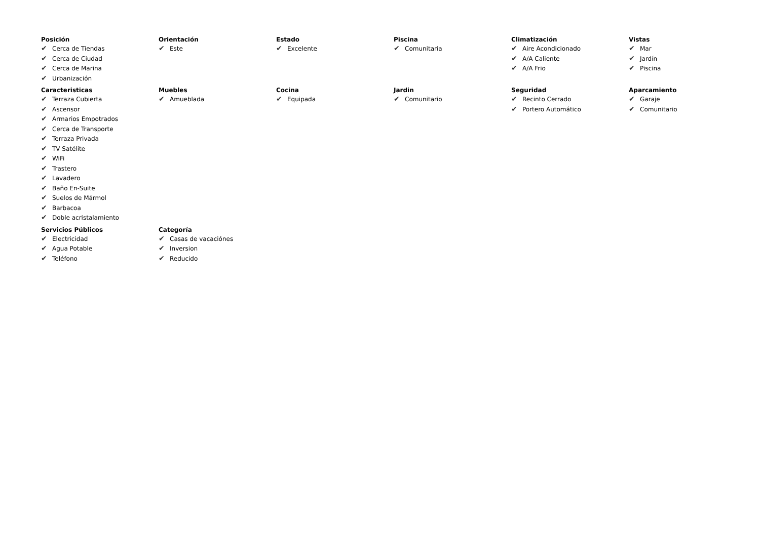Posición
✔ Cerca de Tiendas
✔ Cerca de Ciudad
✔ Cerca de Marina
✔ Urbanización
Orientación
✔ Este
Estado
✔ Excelente
Piscina
✔ Comunitaria
Climatización
✔ Aire Acondicionado
✔ A/A Caliente
✔ A/A Frio
Vistas
✔ Mar
✔ Jardín
✔ Piscina
Caracteristicas
✔ Terraza Cubierta
✔ Ascensor
✔ Armarios Empotrados
✔ Cerca de Transporte
✔ Terraza Privada
✔ TV Satélite
✔ WiFi
✔ Trastero
✔ Lavadero
✔ Baño En-Suite
✔ Suelos de Mármol
✔ Barbacoa
✔ Doble acristalamiento
Muebles
✔ Amueblada
Cocina
✔ Equipada
Jardin
✔ Comunitario
Seguridad
✔ Recinto Cerrado
✔ Portero Automático
Aparcamiento
✔ Garaje
✔ Comunitario
Servicios Públicos
✔ Electricidad
✔ Agua Potable
✔ Teléfono
Categoría
✔ Casas de vacaciónes
✔ Inversion
✔ Reducido